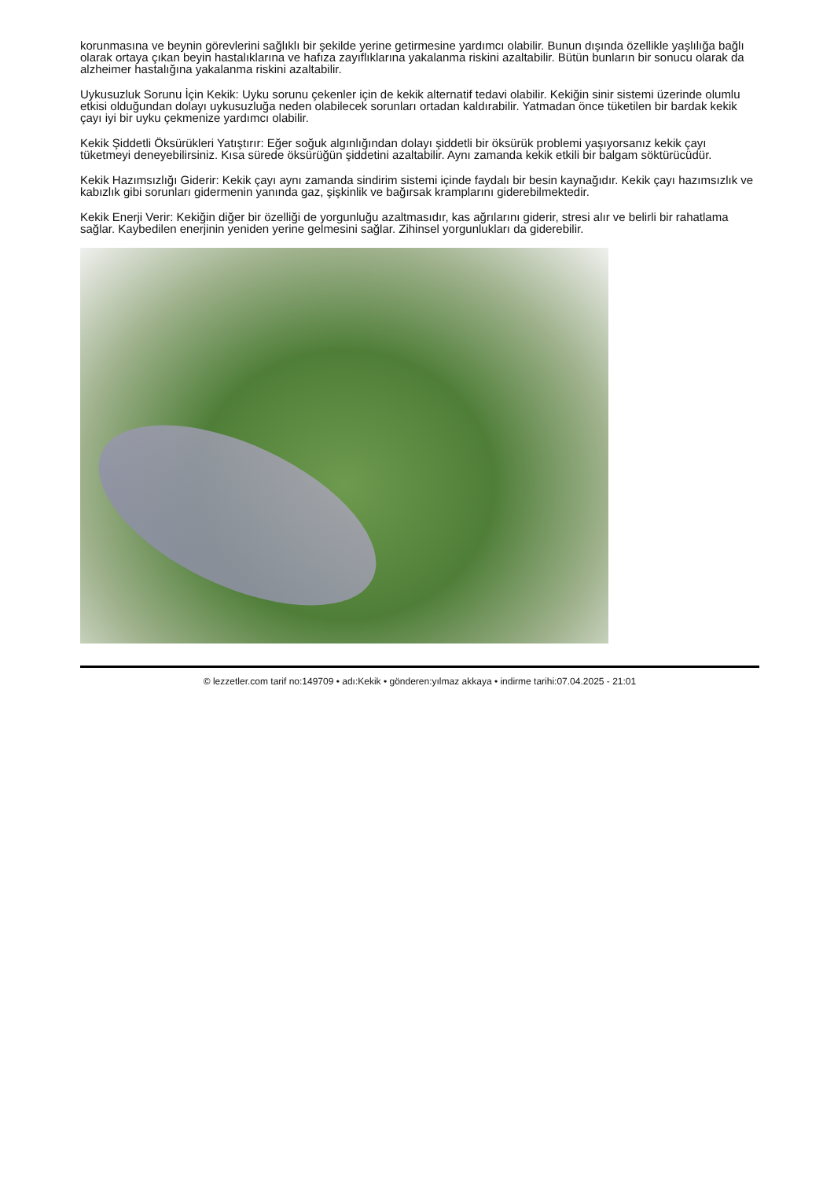korunmasına ve beynin görevlerini sağlıklı bir şekilde yerine getirmesine yardımcı olabilir. Bunun dışında özellikle yaşlılığa bağlı olarak ortaya çıkan beyin hastalıklarına ve hafıza zayıflıklarına yakalanma riskini azaltabilir. Bütün bunların bir sonucu olarak da alzheimer hastalığına yakalanma riskini azaltabilir.
Uykusuzluk Sorunu İçin Kekik: Uyku sorunu çekenler için de kekik alternatif tedavi olabilir. Kekiğin sinir sistemi üzerinde olumlu etkisi olduğundan dolayı uykusuzluğa neden olabilecek sorunları ortadan kaldırabilir. Yatmadan önce tüketilen bir bardak kekik çayı iyi bir uyku çekmenize yardımcı olabilir.
Kekik Şiddetli Öksürükleri Yatıştırır: Eğer soğuk algınlığından dolayı şiddetli bir öksürük problemi yaşıyorsanız kekik çayı tüketmeyi deneyebilirsiniz. Kısa sürede öksürüğün şiddetini azaltabilir. Aynı zamanda kekik etkili bir balgam söktürücüdür.
Kekik Hazımsızlığı Giderir: Kekik çayı aynı zamanda sindirim sistemi içinde faydalı bir besin kaynağıdır. Kekik çayı hazımsızlık ve kabızlık gibi sorunları gidermenin yanında gaz, şişkinlik ve bağırsak kramplarını giderebilmektedir.
Kekik Enerji Verir: Kekiğin diğer bir özelliği de yorgunluğu azaltmasıdır, kas ağrılarını giderir, stresi alır ve belirli bir rahatlama sağlar. Kaybedilen enerjinin yeniden yerine gelmesini sağlar. Zihinsel yorgunlukları da giderebilir.
© lezzetler.com tarif no:149709 • adı:Kekik • gönderen:yılmaz akkaya • indirme tarihi:07.04.2025 - 21:01